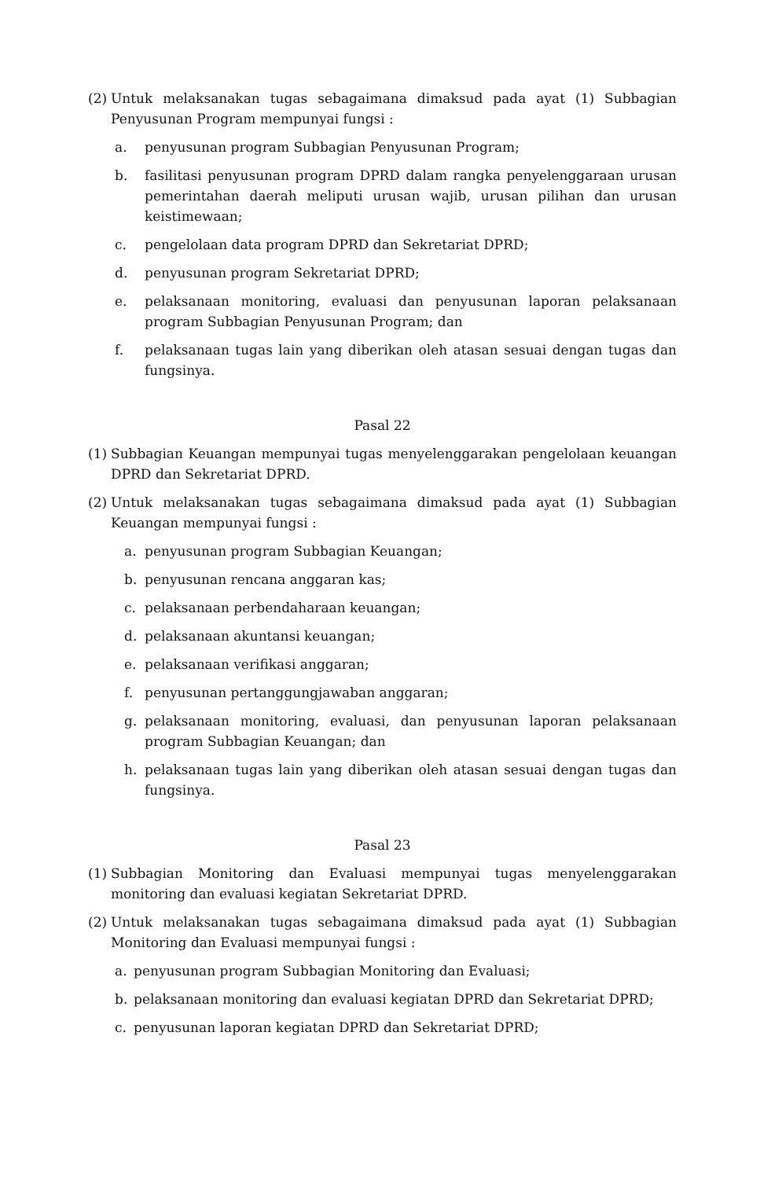(2)
Untuk melaksanakan tugas sebagaimana dimaksud pada ayat (1) Subbagian Penyusunan Program mempunyai fungsi :
a. penyusunan program Subbagian Penyusunan Program;
b. fasilitasi penyusunan program DPRD dalam rangka penyelenggaraan urusan pemerintahan daerah meliputi urusan wajib, urusan pilihan dan urusan keistimewaan;
c. pengelolaan data program DPRD dan Sekretariat DPRD;
d. penyusunan program Sekretariat DPRD;
e. pelaksanaan monitoring, evaluasi dan penyusunan laporan pelaksanaan program Subbagian Penyusunan Program; dan
f. pelaksanaan tugas lain yang diberikan oleh atasan sesuai dengan tugas dan fungsinya.
Pasal 22
(1)
Subbagian Keuangan mempunyai tugas menyelenggarakan pengelolaan keuangan DPRD dan Sekretariat DPRD.
(2)
Untuk melaksanakan tugas sebagaimana dimaksud pada ayat (1) Subbagian Keuangan mempunyai fungsi :
a. penyusunan program Subbagian Keuangan;
b. penyusunan rencana anggaran kas;
c. pelaksanaan perbendaharaan keuangan;
d. pelaksanaan akuntansi keuangan;
e. pelaksanaan verifikasi anggaran;
f. penyusunan pertanggungjawaban anggaran;
g. pelaksanaan monitoring, evaluasi, dan penyusunan laporan pelaksanaan program Subbagian Keuangan; dan
h. pelaksanaan tugas lain yang diberikan oleh atasan sesuai dengan tugas dan fungsinya.
Pasal 23
(1)
Subbagian Monitoring dan Evaluasi mempunyai tugas menyelenggarakan monitoring dan evaluasi kegiatan Sekretariat DPRD.
(2)
Untuk melaksanakan tugas sebagaimana dimaksud pada ayat (1) Subbagian Monitoring dan Evaluasi mempunyai fungsi :
a. penyusunan program Subbagian Monitoring dan Evaluasi;
b. pelaksanaan monitoring dan evaluasi kegiatan DPRD dan Sekretariat DPRD;
c. penyusunan laporan kegiatan DPRD dan Sekretariat DPRD;